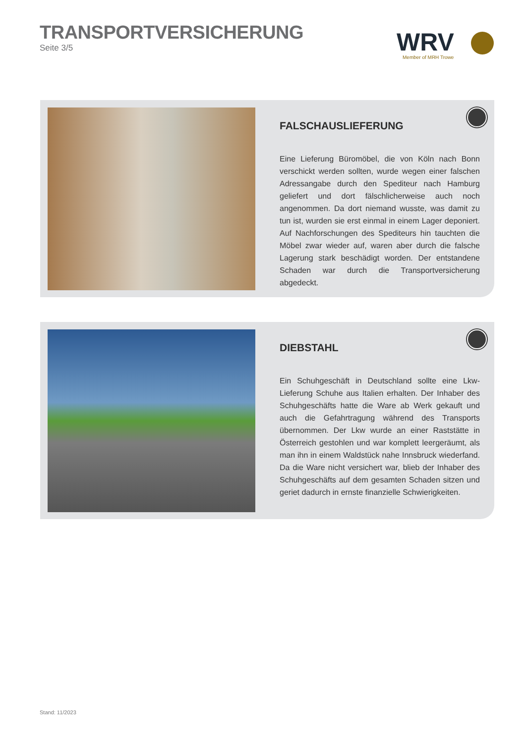TRANSPORTVERSICHERUNG
Seite 3/5
WRV
Member of MRH Trowe
FALSCHAUSLIEFERUNG
Eine Lieferung Büromöbel, die von Köln nach Bonn verschickt werden sollten, wurde wegen einer falschen Adressangabe durch den Spediteur nach Hamburg geliefert und dort fälschlicherweise auch noch angenommen. Da dort niemand wusste, was damit zu tun ist, wurden sie erst einmal in einem Lager deponiert. Auf Nachforschungen des Spediteurs hin tauchten die Möbel zwar wieder auf, waren aber durch die falsche Lagerung stark beschädigt worden. Der entstandene Schaden war durch die Transportversicherung abgedeckt.
DIEBSTAHL
Ein Schuhgeschäft in Deutschland sollte eine Lkw-Lieferung Schuhe aus Italien erhalten. Der Inhaber des Schuhgeschäfts hatte die Ware ab Werk gekauft und auch die Gefahrtragung während des Transports übernommen. Der Lkw wurde an einer Raststätte in Österreich gestohlen und war komplett leergeräumt, als man ihn in einem Waldstück nahe Innsbruck wiederfand. Da die Ware nicht versichert war, blieb der Inhaber des Schuhgeschäfts auf dem gesamten Schaden sitzen und geriet dadurch in ernste finanzielle Schwierigkeiten.
Stand: 11/2023